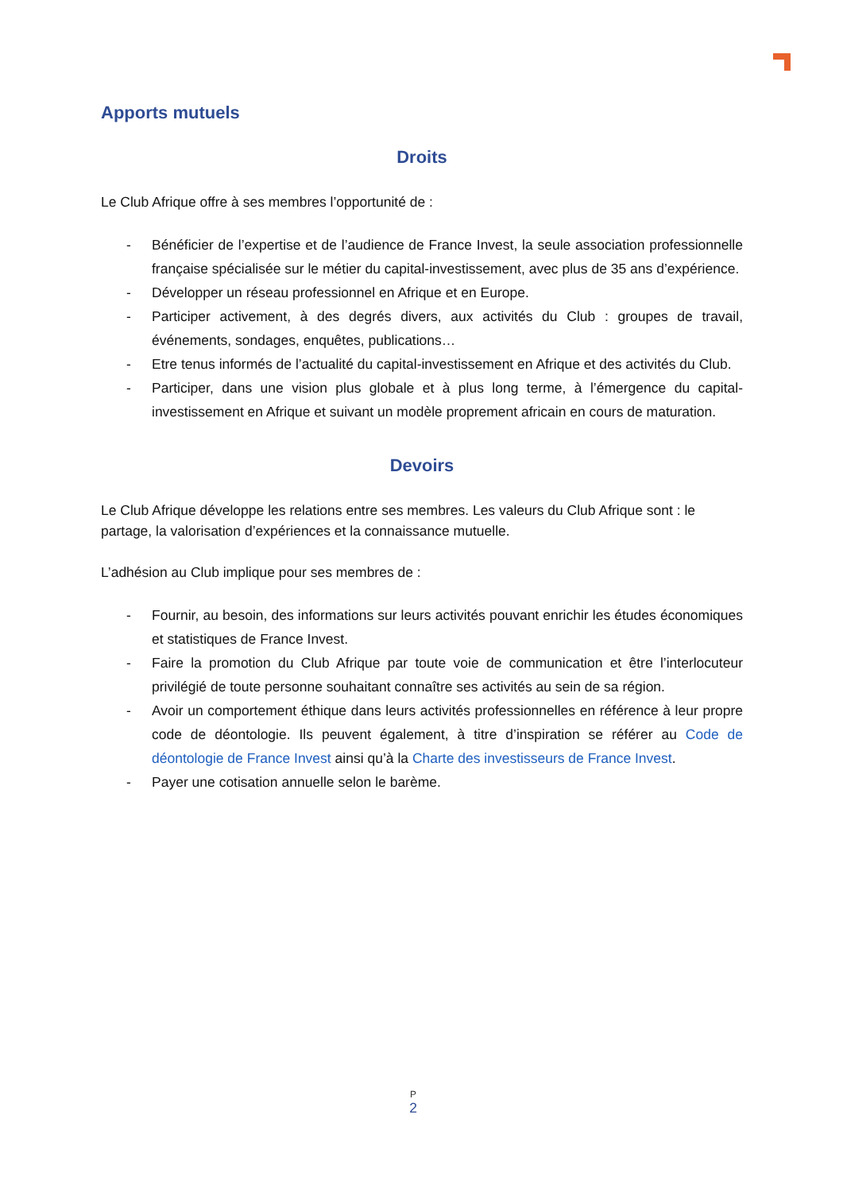Apports mutuels
Droits
Le Club Afrique offre à ses membres l’opportunité de :
- Bénéficier de l’expertise et de l’audience de France Invest, la seule association professionnelle française spécialisée sur le métier du capital-investissement, avec plus de 35 ans d’expérience.
- Développer un réseau professionnel en Afrique et en Europe.
- Participer activement, à des degrés divers, aux activités du Club : groupes de travail, événements, sondages, enquêtes, publications…
- Etre tenus informés de l’actualité du capital-investissement en Afrique et des activités du Club.
- Participer, dans une vision plus globale et à plus long terme, à l’émergence du capital-investissement en Afrique et suivant un modèle proprement africain en cours de maturation.
Devoirs
Le Club Afrique développe les relations entre ses membres. Les valeurs du Club Afrique sont : le partage, la valorisation d’expériences et la connaissance mutuelle.
L’adhésion au Club implique pour ses membres de :
- Fournir, au besoin, des informations sur leurs activités pouvant enrichir les études économiques et statistiques de France Invest.
- Faire la promotion du Club Afrique par toute voie de communication et être l’interlocuteur privilégié de toute personne souhaitant connaître ses activités au sein de sa région.
- Avoir un comportement éthique dans leurs activités professionnelles en référence à leur propre code de déontologie. Ils peuvent également, à titre d’inspiration se référer au Code de déontologie de France Invest ainsi qu’à la Charte des investisseurs de France Invest.
- Payer une cotisation annuelle selon le barème.
P
2